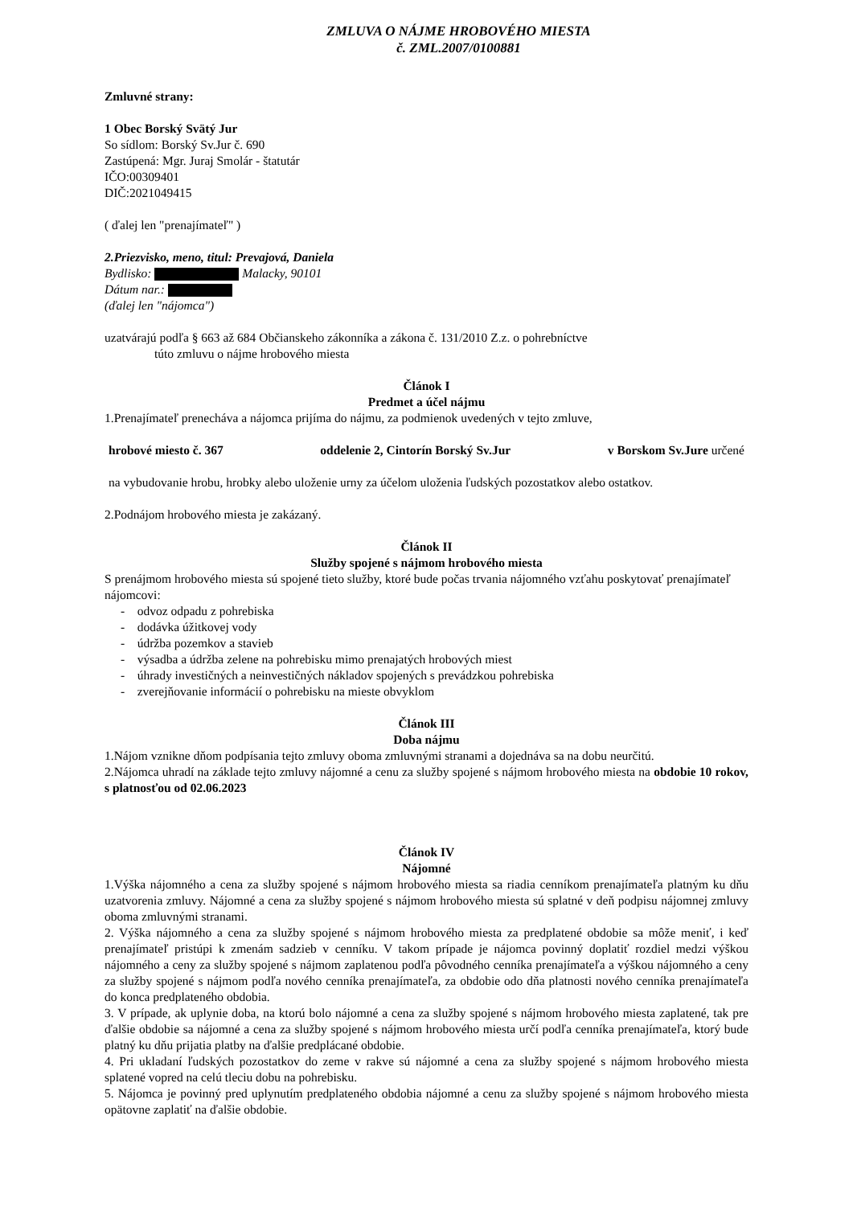ZMLUVA O NÁJME HROBOVÉHO MIESTA
č. ZML.2007/0100881
Zmluvné strany:
1 Obec Borský Svätý Jur
So sídlom: Borský Sv.Jur č. 690
Zastúpená: Mgr. Juraj Smolár - štatutár
IČO:00309401
DIČ:2021049415
( ďalej len "prenajímateľ" )
2.Priezvisko, meno, titul: Prevajová, Daniela
Bydlisko: Malacky, 90101
Dátum nar.:
(ďalej len "nájomca")
uzatvárajú podľa § 663 až 684 Občianskeho zákonníka a zákona č. 131/2010 Z.z. o pohrebníctve
túto zmluvu o nájme hrobového miesta
Článok I
Predmet a účel nájmu
1.Prenajímateľ prenecháva a nájomca prijíma do nájmu, za podmienok uvedených v tejto zmluve,
hrobové miesto č. 367 oddelenie 2, Cintorín Borský Sv.Jur v Borskom Sv.Jure určené
na vybudovanie hrobu, hrobky alebo uloženie urny za účelom uloženia ľudských pozostatkov alebo ostatkov.
2.Podnájom hrobového miesta je zakázaný.
Článok II
Služby spojené s nájmom hrobového miesta
S prenájmom hrobového miesta sú spojené tieto služby, ktoré bude počas trvania nájomného vzťahu poskytovať prenajímateľ nájomcovi:
- odvoz odpadu z pohrebiska
- dodávka úžitkovej vody
- údržba pozemkov a stavieb
- výsadba a údržba zelene na pohrebisku mimo prenajatých hrobových miest
- úhrady investičných a neinvestičných nákladov spojených s prevádzkou pohrebiska
- zverejňovanie informácií o pohrebisku na mieste obvyklom
Článok III
Doba nájmu
1.Nájom vznikne dňom podpísania tejto zmluvy oboma zmluvnými stranami a dojednáva sa na dobu neurčitú.
2.Nájomca uhradí na základe tejto zmluvy nájomné a cenu za služby spojené s nájmom hrobového miesta na obdobie 10 rokov, s platnosťou od 02.06.2023
Článok IV
Nájomné
1.Výška nájomného a cena za služby spojené s nájmom hrobového miesta sa riadia cenníkom prenajímateľa platným ku dňu uzatvorenia zmluvy. Nájomné a cena za služby spojené s nájmom hrobového miesta sú splatné v deň podpisu nájomnej zmluvy oboma zmluvnými stranami.
2. Výška nájomného a cena za služby spojené s nájmom hrobového miesta za predplatené obdobie sa môže meniť, i keď prenajímateľ pristúpi k zmenám sadzieb v cenníku. V takom prípade je nájomca povinný doplatiť rozdiel medzi výškou nájomného a ceny za služby spojené s nájmom zaplatenou podľa pôvodného cenníka prenajímateľa a výškou nájomného a ceny za služby spojené s nájmom podľa nového cenníka prenajímateľa, za obdobie odo dňa platnosti nového cenníka prenajímateľa do konca predplateného obdobia.
3. V prípade, ak uplynie doba, na ktorú bolo nájomné a cena za služby spojené s nájmom hrobového miesta zaplatené, tak pre ďalšie obdobie sa nájomné a cena za služby spojené s nájmom hrobového miesta určí podľa cenníka prenajímateľa, ktorý bude platný ku dňu prijatia platby na ďalšie predplácané obdobie.
4. Pri ukladaní ľudských pozostatkov do zeme v rakve sú nájomné a cena za služby spojené s nájmom hrobového miesta splatené vopred na celú tleciu dobu na pohrebisku.
5. Nájomca je povinný pred uplynutím predplateného obdobia nájomné a cenu za služby spojené s nájmom hrobového miesta opätovne zaplatiť na ďalšie obdobie.